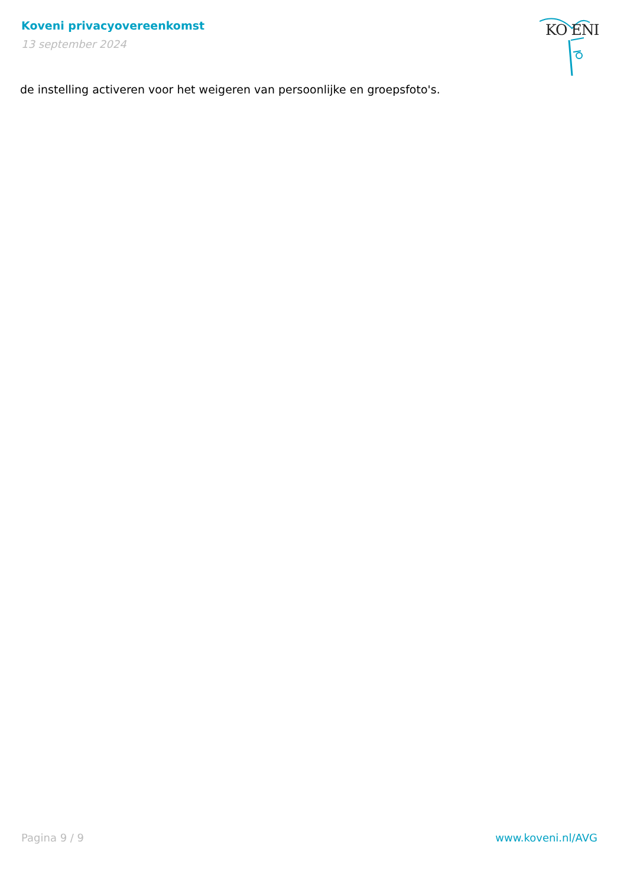Koveni privacyovereenkomst
13 september 2024
KO ENI
de instelling activeren voor het weigeren van persoonlijke en groepsfoto's.
Pagina 9 / 9 www.koveni.nl/AVG